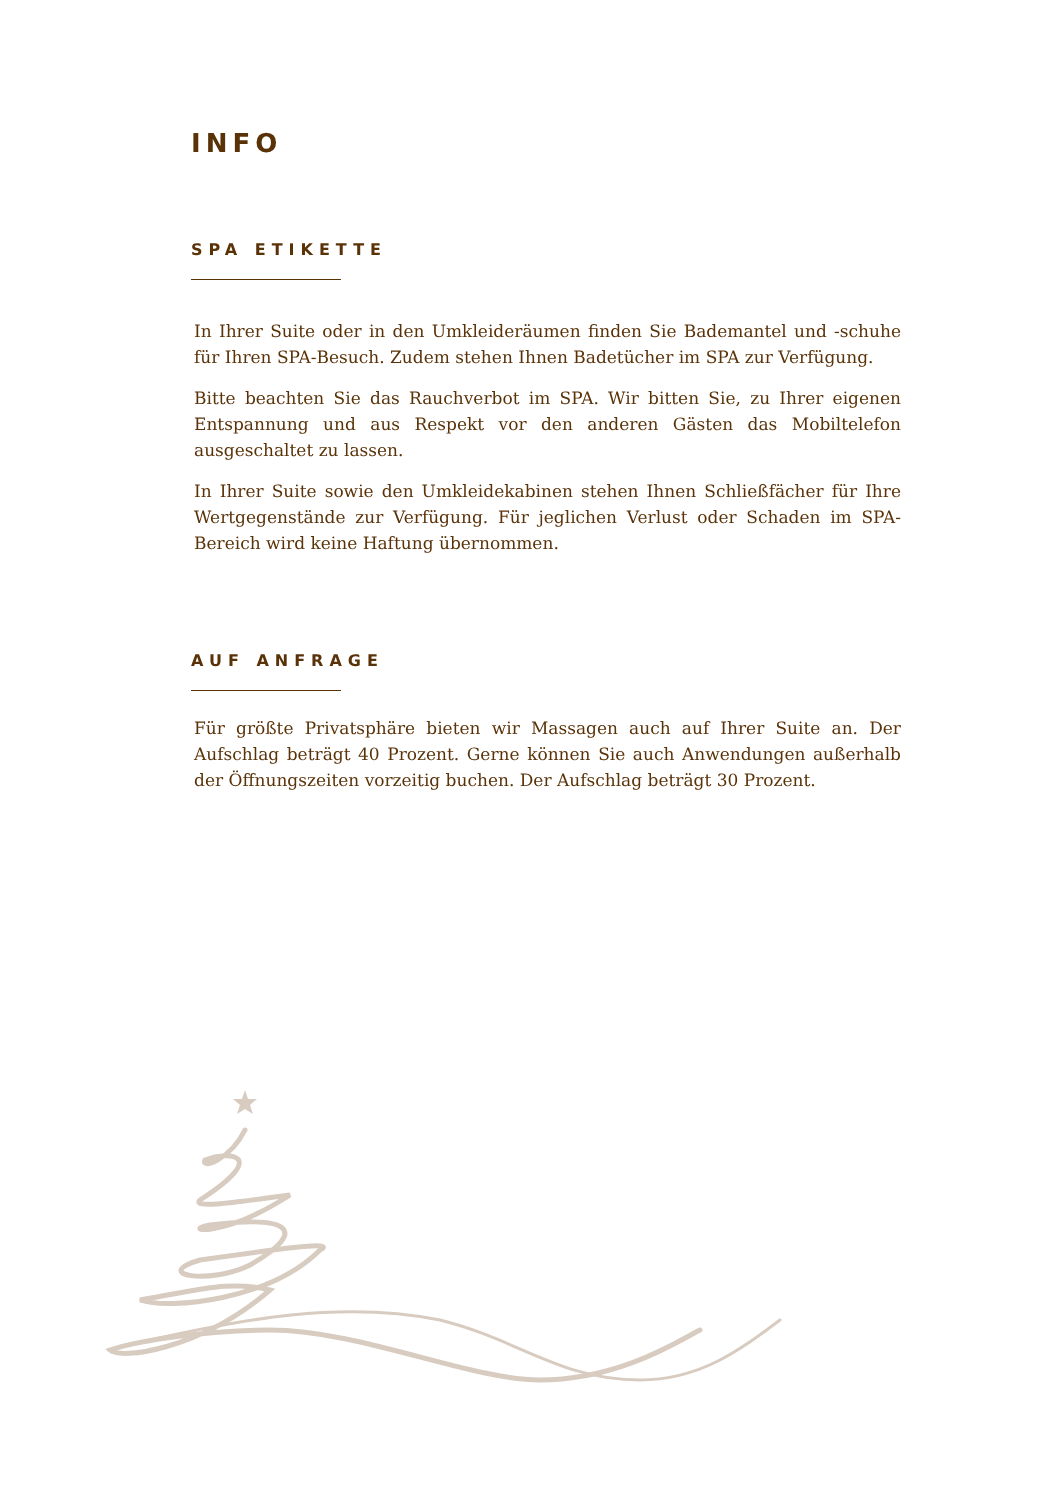INFO
SPA ETIKETTE
In Ihrer Suite oder in den Umkleideräumen finden Sie Bademantel und -schuhe für Ihren SPA-Besuch. Zudem stehen Ihnen Badetücher im SPA zur Verfügung.
Bitte beachten Sie das Rauchverbot im SPA. Wir bitten Sie, zu Ihrer eigenen Entspannung und aus Respekt vor den anderen Gästen das Mobiltelefon ausgeschaltet zu lassen.
In Ihrer Suite sowie den Umkleidekabinen stehen Ihnen Schließfächer für Ihre Wertgegenstände zur Verfügung. Für jeglichen Verlust oder Schaden im SPA-Bereich wird keine Haftung übernommen.
AUF ANFRAGE
Für größte Privatsphäre bieten wir Massagen auch auf Ihrer Suite an. Der Aufschlag beträgt 40 Prozent. Gerne können Sie auch Anwendungen außerhalb der Öffnungszeiten vorzeitig buchen. Der Aufschlag beträgt 30 Prozent.